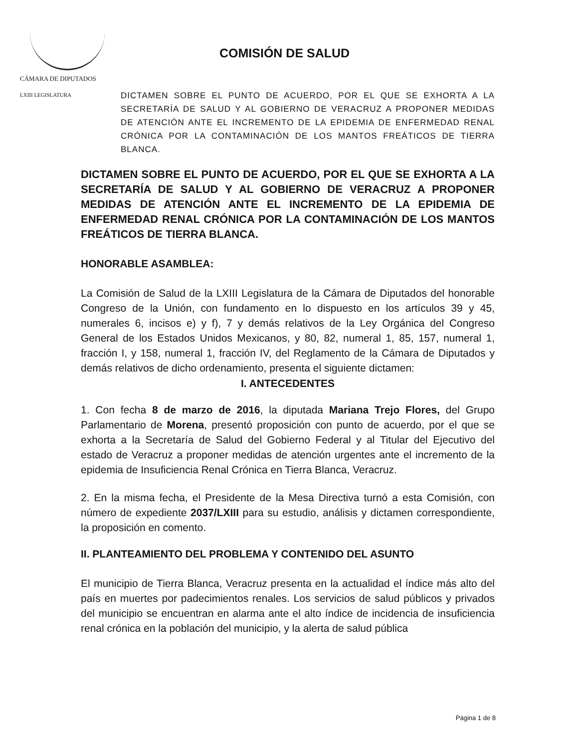CÁMARA DE DIPUTADOS
LXIII LEGISLATURA
COMISIÓN DE SALUD
DICTAMEN SOBRE EL PUNTO DE ACUERDO, POR EL QUE SE EXHORTA A LA SECRETARÍA DE SALUD Y AL GOBIERNO DE VERACRUZ A PROPONER MEDIDAS DE ATENCIÓN ANTE EL INCREMENTO DE LA EPIDEMIA DE ENFERMEDAD RENAL CRÓNICA POR LA CONTAMINACIÓN DE LOS MANTOS FREÁTICOS DE TIERRA BLANCA.
DICTAMEN SOBRE EL PUNTO DE ACUERDO, POR EL QUE SE EXHORTA A LA SECRETARÍA DE SALUD Y AL GOBIERNO DE VERACRUZ A PROPONER MEDIDAS DE ATENCIÓN ANTE EL INCREMENTO DE LA EPIDEMIA DE ENFERMEDAD RENAL CRÓNICA POR LA CONTAMINACIÓN DE LOS MANTOS FREÁTICOS DE TIERRA BLANCA.
HONORABLE ASAMBLEA:
La Comisión de Salud de la LXIII Legislatura de la Cámara de Diputados del honorable Congreso de la Unión, con fundamento en lo dispuesto en los artículos 39 y 45, numerales 6, incisos e) y f), 7 y demás relativos de la Ley Orgánica del Congreso General de los Estados Unidos Mexicanos, y 80, 82, numeral 1, 85, 157, numeral 1, fracción I, y 158, numeral 1, fracción IV, del Reglamento de la Cámara de Diputados y demás relativos de dicho ordenamiento, presenta el siguiente dictamen:
I. ANTECEDENTES
1. Con fecha 8 de marzo de 2016, la diputada Mariana Trejo Flores, del Grupo Parlamentario de Morena, presentó proposición con punto de acuerdo, por el que se exhorta a la Secretaría de Salud del Gobierno Federal y al Titular del Ejecutivo del estado de Veracruz a proponer medidas de atención urgentes ante el incremento de la epidemia de Insuficiencia Renal Crónica en Tierra Blanca, Veracruz.
2. En la misma fecha, el Presidente de la Mesa Directiva turnó a esta Comisión, con número de expediente 2037/LXIII para su estudio, análisis y dictamen correspondiente, la proposición en comento.
II. PLANTEAMIENTO DEL PROBLEMA Y CONTENIDO DEL ASUNTO
El municipio de Tierra Blanca, Veracruz presenta en la actualidad el índice más alto del país en muertes por padecimientos renales. Los servicios de salud públicos y privados del municipio se encuentran en alarma ante el alto índice de incidencia de insuficiencia renal crónica en la población del municipio, y la alerta de salud pública
Página 1 de 8